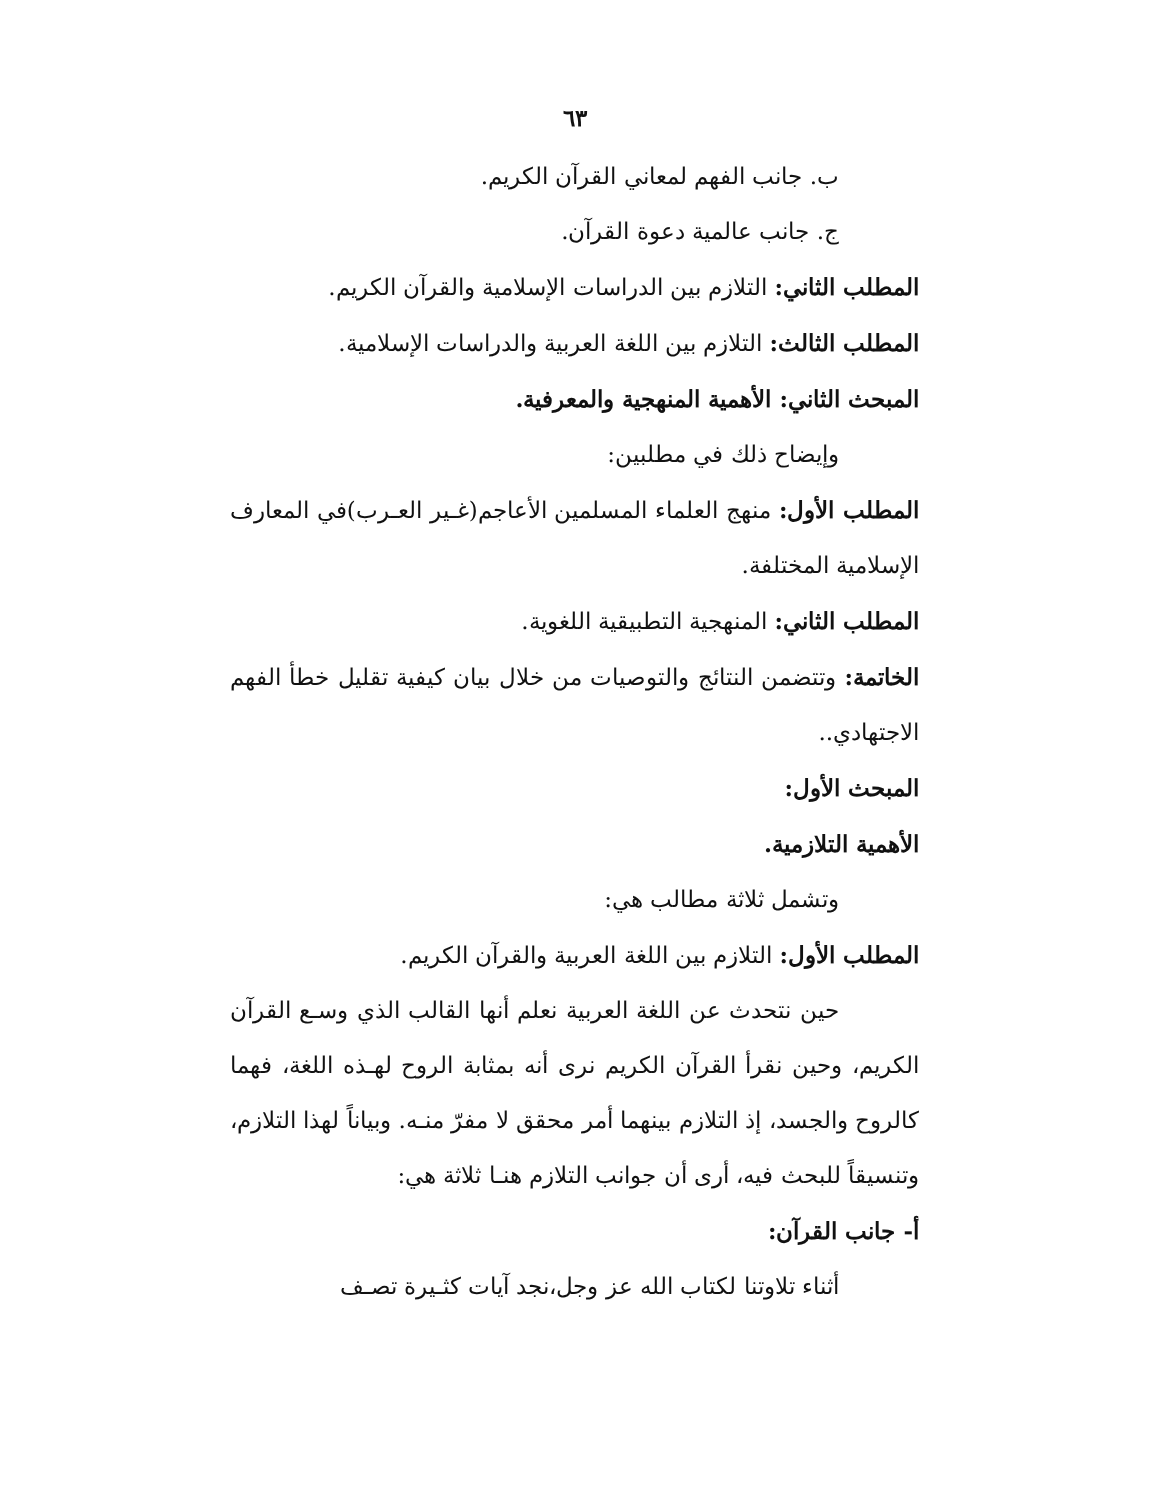٦٣
ب. جانب الفهم لمعاني القرآن الكريم.
ج. جانب عالمية دعوة القرآن.
المطلب الثاني: التلازم بين الدراسات الإسلامية والقرآن الكريم.
المطلب الثالث: التلازم بين اللغة العربية والدراسات الإسلامية.
المبحث الثاني: الأهمية المنهجية والمعرفية.
وإيضاح ذلك في مطلبين:
المطلب الأول: منهج العلماء المسلمين الأعاجم(غـير العـرب)في المعارف الإسلامية المختلفة.
المطلب الثاني: المنهجية التطبيقية اللغوية.
الخاتمة: وتتضمن النتائج والتوصيات من خلال بيان كيفية تقليل خطأ الفهم الاجتهادي..
المبحث الأول:
الأهمية التلازمية.
وتشمل ثلاثة مطالب هي:
المطلب الأول: التلازم بين اللغة العربية والقرآن الكريم.
حين نتحدث عن اللغة العربية نعلم أنها القالب الذي وسـع القرآن الكريم، وحين نقرأ القرآن الكريم نرى أنه بمثابة الروح لهـذه اللغة، فهما كالروح والجسد، إذ التلازم بينهما أمر محقق لا مفرّ منـه. وبياناً لهذا التلازم، وتنسيقاً للبحث فيه، أرى أن جوانب التلازم هنـا ثلاثة هي:
أ- جانب القرآن:
أثناء تلاوتنا لكتاب الله عز وجل،نجد آيات كثـيرة تصـف